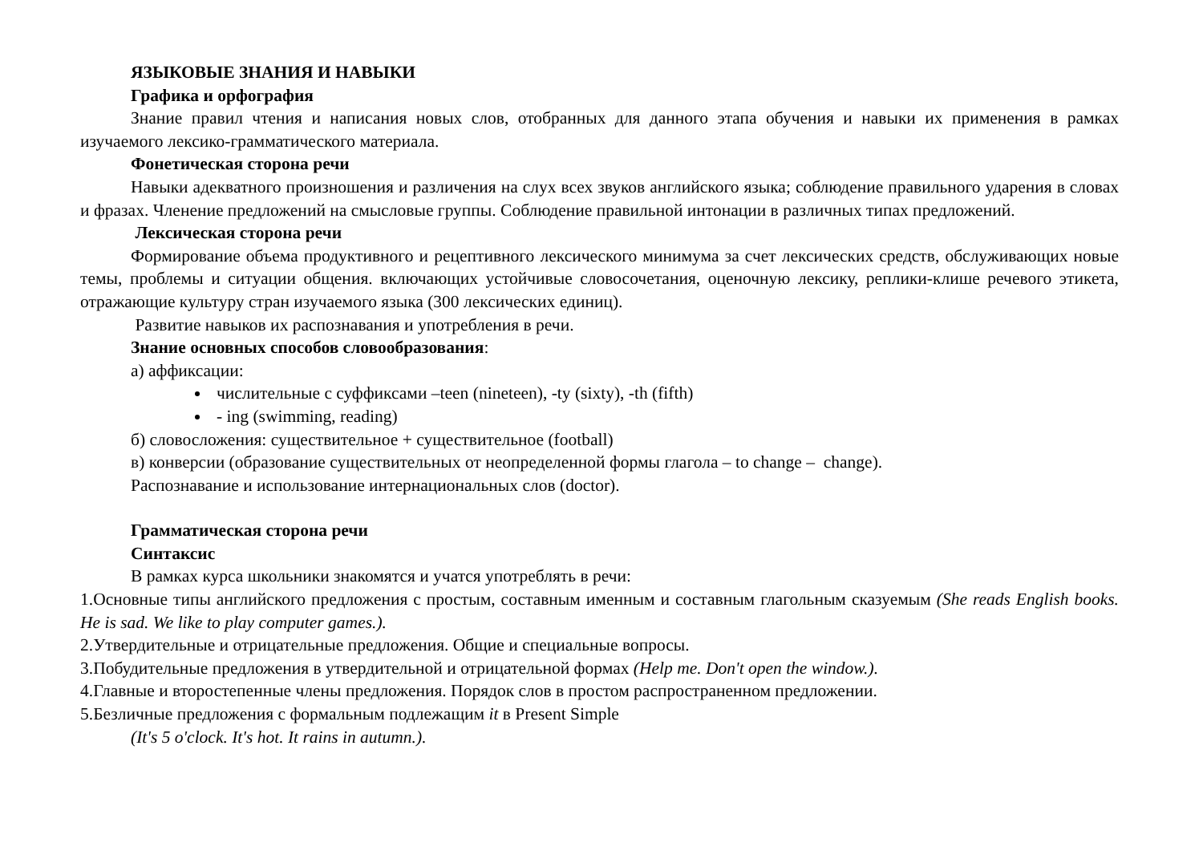ЯЗЫКОВЫЕ ЗНАНИЯ И НАВЫКИ
Графика и орфография
Знание правил чтения и написания новых слов, отобранных для данного этапа обучения и навыки их применения в рамках изучаемого лексико-грамматического материала.
Фонетическая сторона речи
Навыки адекватного произношения и различения на слух всех звуков английского языка; соблюдение правильного ударения в словах и фразах. Членение предложений на смысловые группы. Соблюдение правильной интонации в различных типах предложений.
Лексическая сторона речи
Формирование объема продуктивного и рецептивного лексического минимума за счет лексических средств, обслуживающих новые темы, проблемы и ситуации общения. включающих устойчивые словосочетания, оценочную лексику, реплики-клише речевого этикета, отражающие культуру стран изучаемого языка (300 лексических единиц).
Развитие навыков их распознавания и употребления в речи.
Знание основных способов словообразования:
а) аффиксации:
числительные с суффиксами –teen (nineteen), -ty (sixty), -th (fifth)
- ing (swimming, reading)
б) словосложения: существительное + существительное (football)
в) конверсии (образование существительных от неопределенной формы глагола – to change – change).
Распознавание и использование интернациональных слов (doctor).
Грамматическая сторона речи
Синтаксис
В рамках курса школьники знакомятся и учатся употреблять в речи:
1.Основные типы английского предложения с простым, составным именным и составным глагольным сказуемым (She reads English books. He is sad. We like to play computer games.).
2.Утвердительные и отрицательные предложения. Общие и специальные вопросы.
3.Побудительные предложения в утвердительной и отрицательной формах (Help me. Don't open the window.).
4.Главные и второстепенные члены предложения. Порядок слов в простом распространенном предложении.
5.Безличные предложения с формальным подлежащим it в Present Simple
(It's 5 o'clock. It's hot. It rains in autumn.).